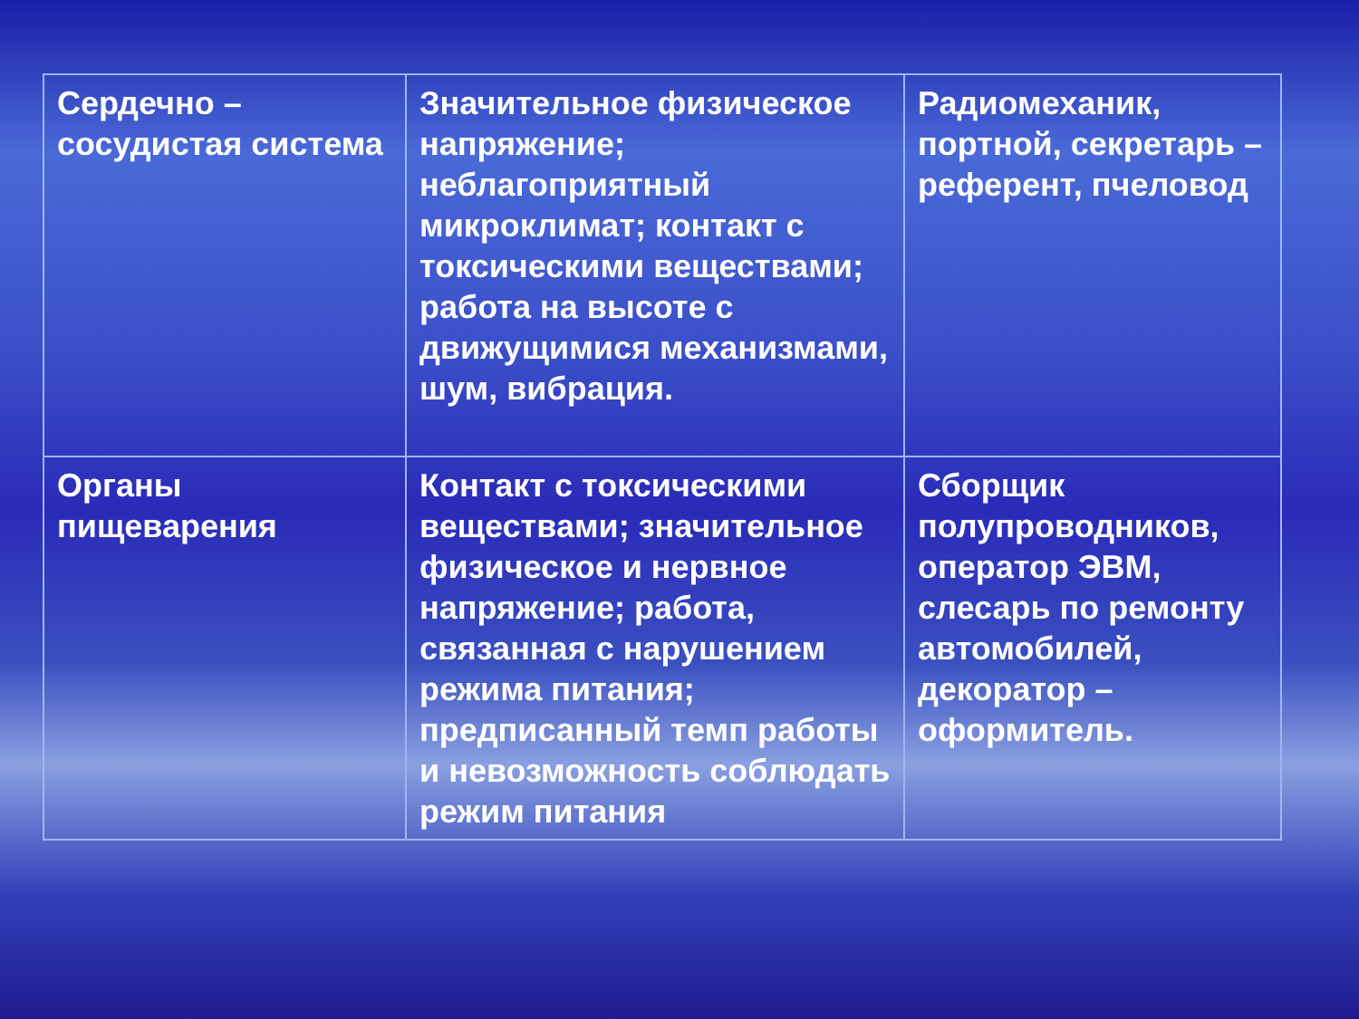| Сердечно – сосудистая система | Значительное физическое напряжение; неблагоприятный микроклимат; контакт с токсическими веществами; работа на высоте с движущимися механизмами, шум, вибрация. | Радиомеханик, портной, секретарь –референт, пчеловод |
| Органы пищеварения | Контакт с токсическими веществами; значительное физическое и нервное напряжение; работа, связанная с нарушением режима питания; предписанный темп работы и невозможность соблюдать режим питания | Сборщик полупроводников, оператор ЭВМ, слесарь по ремонту автомобилей, декоратор – оформитель. |